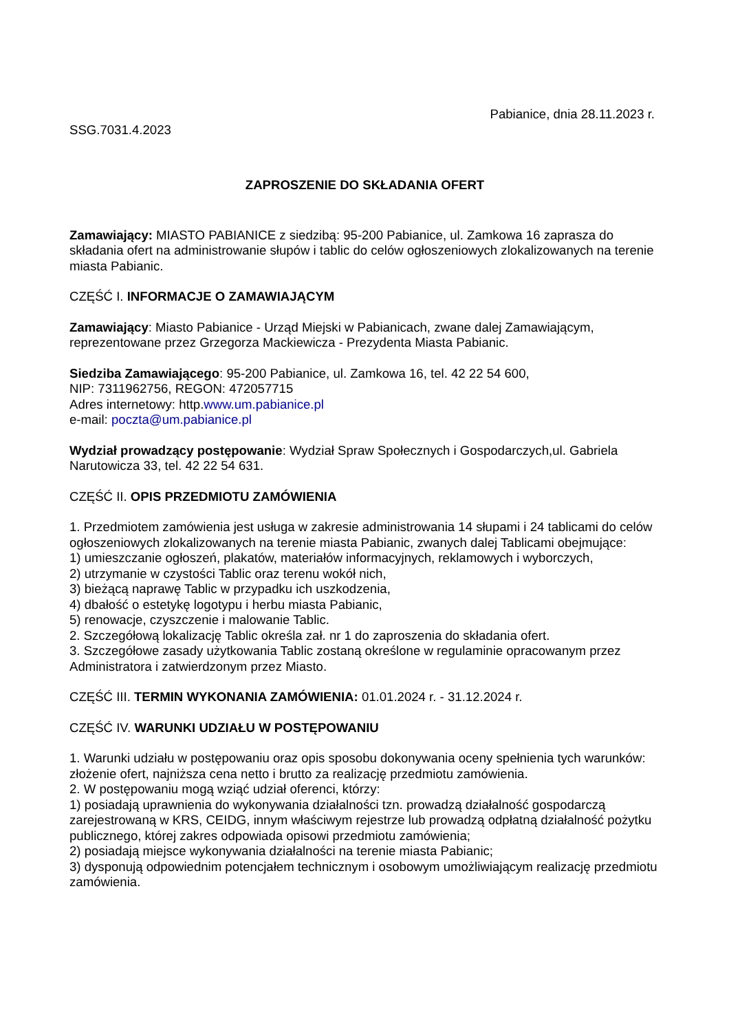Pabianice, dnia 28.11.2023 r.
SSG.7031.4.2023
ZAPROSZENIE DO SKŁADANIA OFERT
Zamawiający: MIASTO PABIANICE z siedzibą: 95-200 Pabianice, ul. Zamkowa 16 zaprasza do składania ofert na administrowanie słupów i tablic do celów ogłoszeniowych zlokalizowanych na terenie miasta Pabianic.
CZĘŚĆ I. INFORMACJE O ZAMAWIAJĄCYM
Zamawiający: Miasto Pabianice - Urząd Miejski w Pabianicach, zwane dalej Zamawiającym, reprezentowane przez Grzegorza Mackiewicza - Prezydenta Miasta Pabianic.
Siedziba Zamawiającego: 95-200 Pabianice, ul. Zamkowa 16, tel. 42 22 54 600,
NIP: 7311962756, REGON: 472057715
Adres internetowy: http.www.um.pabianice.pl
e-mail: poczta@um.pabianice.pl
Wydział prowadzący postępowanie: Wydział Spraw Społecznych i Gospodarczych,ul. Gabriela Narutowicza 33, tel. 42 22 54 631.
CZĘŚĆ II. OPIS PRZEDMIOTU ZAMÓWIENIA
1. Przedmiotem zamówienia jest usługa w zakresie administrowania 14 słupami i 24 tablicami do celów ogłoszeniowych zlokalizowanych na terenie miasta Pabianic, zwanych dalej Tablicami obejmujące:
1) umieszczanie ogłoszeń, plakatów, materiałów informacyjnych, reklamowych i wyborczych,
2) utrzymanie w czystości Tablic oraz terenu wokół nich,
3) bieżącą naprawę Tablic w przypadku ich uszkodzenia,
4) dbałość o estetykę logotypu i herbu miasta Pabianic,
5) renowacje, czyszczenie i malowanie Tablic.
2. Szczegółową lokalizację Tablic określa zał. nr 1 do zaproszenia do składania ofert.
3. Szczegółowe zasady użytkowania Tablic zostaną określone w regulaminie opracowanym przez Administratora i zatwierdzonym przez Miasto.
CZĘŚĆ III. TERMIN WYKONANIA ZAMÓWIENIA: 01.01.2024 r. - 31.12.2024 r.
CZĘŚĆ IV. WARUNKI UDZIAŁU W POSTĘPOWANIU
1. Warunki udziału w postępowaniu oraz opis sposobu dokonywania oceny spełnienia tych warunków: złożenie ofert, najniższa cena netto i brutto za realizację przedmiotu zamówienia.
2. W postępowaniu mogą wziąć udział oferenci, którzy:
1) posiadają uprawnienia do wykonywania działalności tzn. prowadzą działalność gospodarczą zarejestrowaną w KRS, CEIDG, innym właściwym rejestrze lub prowadzą odpłatną działalność pożytku publicznego, której zakres odpowiada opisowi przedmiotu zamówienia;
2) posiadają miejsce wykonywania działalności na terenie miasta Pabianic;
3) dysponują odpowiednim potencjałem technicznym i osobowym umożliwiającym realizację przedmiotu zamówienia.